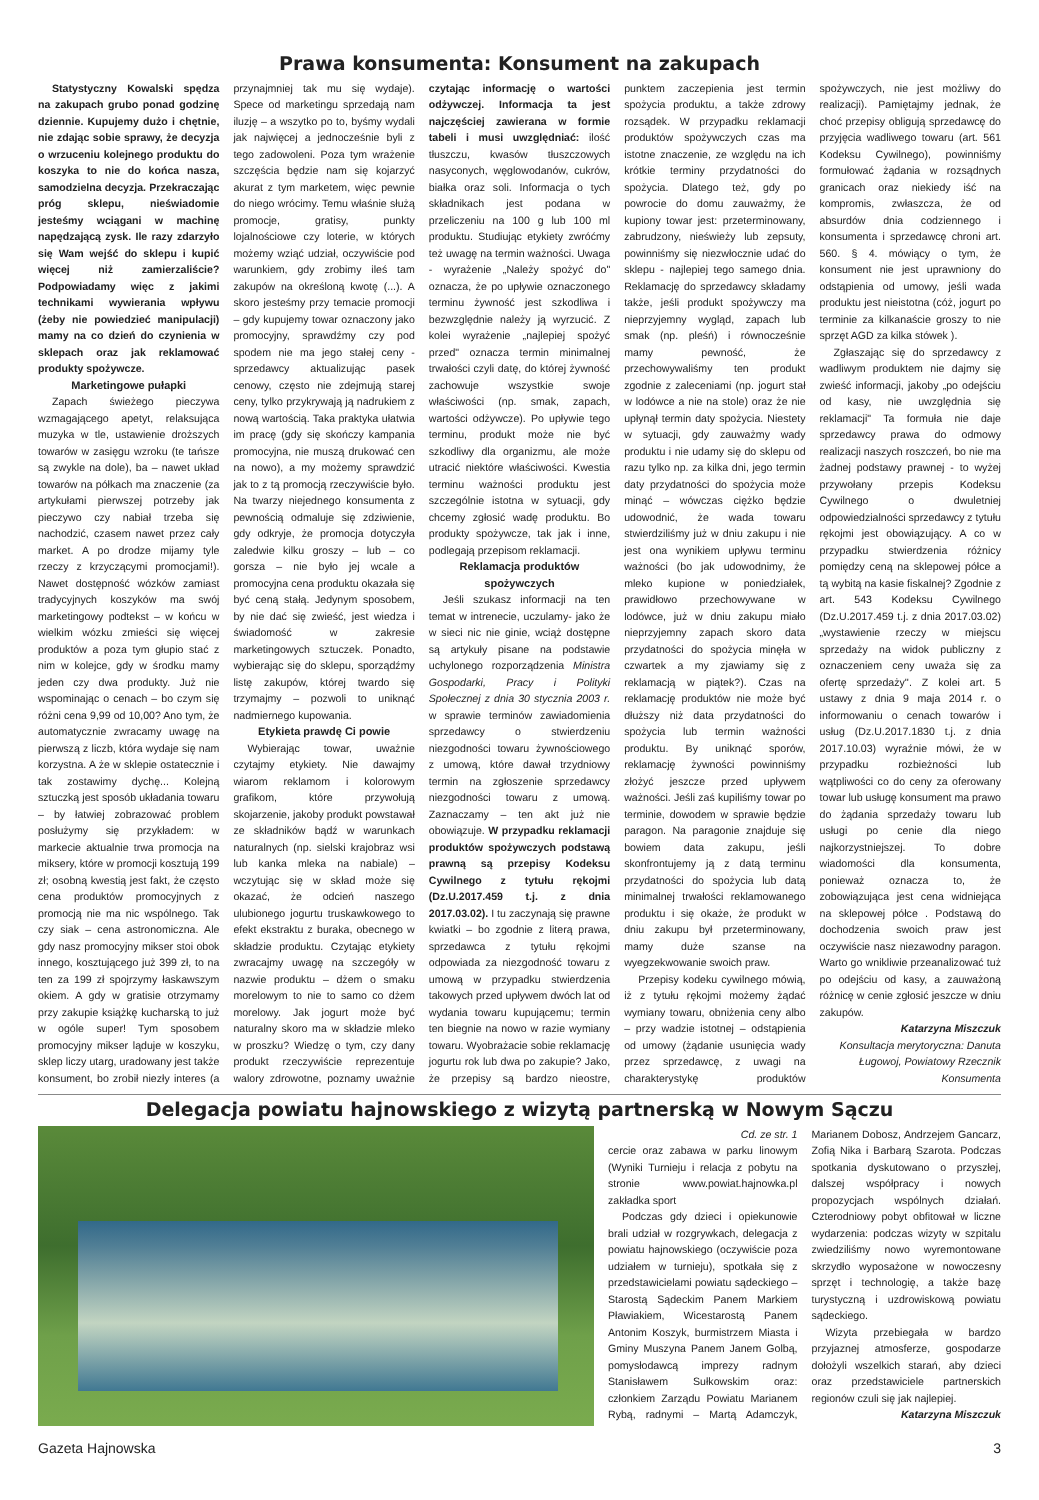Prawa konsumenta: Konsument na zakupach
Statystyczny Kowalski spędza na zakupach grubo ponad godzinę dziennie. Kupujemy dużo i chętnie, nie zdając sobie sprawy, że decyzja o wrzuceniu kolejnego produktu do koszyka to nie do końca nasza, samodzielna decyzja. Przekraczając próg sklepu, nieświadomie jesteśmy wciągani w machinę napędzającą zysk. Ile razy zdarzyło się Wam wejść do sklepu i kupić więcej niż zamierzaliście? Podpowiadamy więc z jakimi technikami wywierania wpływu (żeby nie powiedzieć manipulacji) mamy na co dzień do czynienia w sklepach oraz jak reklamować produkty spożywcze.
Marketingowe pułapki
Zapach świeżego pieczywa wzmagającego apetyt, relaksująca muzyka w tle, ustawienie droższych towarów w zasięgu wzroku (te tańsze są zwykle na dole), ba – nawet układ towarów na półkach ma znaczenie (za artykułami pierwszej potrzeby jak pieczywo czy nabiał trzeba się nachodzić, czasem nawet przez cały market. A po drodze mijamy tyle rzeczy z krzyczącymi promocjami!). Nawet dostępność wózków zamiast tradycyjnych koszyków ma swój marketingowy podtekst – w końcu w wielkim wózku zmieści się więcej produktów a poza tym głupio stać z nim w kolejce, gdy w środku mamy jeden czy dwa produkty. Już nie wspominając o cenach – bo czym się różni cena 9,99 od 10,00? Ano tym, że automatycznie zwracamy uwagę na pierwszą z liczb, która wydaje się nam korzystna. A że w sklepie ostatecznie i tak zostawimy dychę... Kolejną sztuczką jest sposób układania towaru – by łatwiej zobrazować problem posłużymy się przykładem: w markecie aktualnie trwa promocja na miksery, które w promocji kosztują 199 zł; osobną kwestią jest fakt, że często cena produktów promocyjnych z promocją nie ma nic wspólnego. Tak czy siak – cena astronomiczna. Ale gdy nasz promocyjny mikser stoi obok innego, kosztującego już 399 zł, to na ten za 199 zł spojrzymy łaskawszym okiem. A gdy w gratisie otrzymamy przy zakupie książkę kucharską to już w ogóle super! Tym sposobem promocyjny mikser ląduje w koszyku, sklep liczy utarg, uradowany jest także konsument, bo zrobił niezły interes (a przynajmniej tak mu się wydaje). Spece od marketingu sprzedają nam iluzję – a wszytko po to, byśmy wydali jak najwięcej a jednocześnie byli z tego zadowoleni. Poza tym wrażenie szczęścia będzie nam się kojarzyć akurat z tym marketem, więc pewnie do niego wrócimy. Temu właśnie służą promocje, gratisy, punkty lojalnościowe czy loterie, w których możemy wziąć udział, oczywiście pod warunkiem, gdy zrobimy ileś tam zakupów na określoną kwotę (...). A skoro jesteśmy przy temacie promocji – gdy kupujemy towar oznaczony jako promocyjny, sprawdźmy czy pod spodem nie ma jego stałej ceny - sprzedawcy aktualizując pasek cenowy, często nie zdejmują starej ceny, tylko przykrywają ją nadrukiem z nową wartością. Taka praktyka ułatwia im pracę (gdy się skończy kampania promocyjna, nie muszą drukować cen na nowo), a my możemy sprawdzić jak to z tą promocją rzeczywiście było. Na twarzy niejednego konsumenta z pewnością odmaluje się zdziwienie, gdy odkryje, że promocja dotyczyła zaledwie kilku groszy – lub – co gorsza – nie było jej wcale a promocyjna cena produktu okazała się być ceną stałą. Jedynym sposobem, by nie dać się zwieść, jest wiedza i świadomość w zakresie marketingowych sztuczek. Ponadto, wybierając się do sklepu, sporządźmy listę zakupów, której twardo się trzymajmy – pozwoli to uniknąć nadmiernego kupowania.
Etykieta prawdę Ci powie
Wybierając towar, uważnie czytajmy etykiety. Nie dawajmy wiarom reklamom i kolorowym grafikom, które przywołują skojarzenie, jakoby produkt powstawał ze składników bądź w warunkach naturalnych (np. sielski krajobraz wsi lub kanka mleka na nabiale) –wczytując się w skład może się okazać, że odcień naszego ulubionego jogurtu truskawkowego to efekt ekstraktu z buraka, obecnego w składzie produktu. Czytając etykiety zwracajmy uwagę na szczegóły w nazwie produktu – dżem o smaku morelowym to nie to samo co dżem morelowy. Jak jogurt może być naturalny skoro ma w składzie mleko w proszku? Wiedzę o tym, czy dany produkt rzeczywiście reprezentuje walory zdrowotne, poznamy uważnie czytając informację o wartości odżywczej. Informacja ta jest najczęściej zawierana w formie tabeli i musi uwzględniać: ilość tłuszczu, kwasów tłuszczowych nasyconych, węglowodanów, cukrów, białka oraz soli. Informacja o tych składnikach jest podana w przeliczeniu na 100 g lub 100 ml produktu. Studiując etykiety zwróćmy też uwagę na termin ważności. Uwaga - wyrażenie „Należy spożyć do" oznacza, że po upływie oznaczonego terminu żywność jest szkodliwa i bezwzględnie należy ją wyrzucić. Z kolei wyrażenie „najlepiej spożyć przed" oznacza termin minimalnej trwałości czyli datę, do której żywność zachowuje wszystkie swoje właściwości (np. smak, zapach, wartości odżywcze). Po upływie tego terminu, produkt może nie być szkodliwy dla organizmu, ale może utracić niektóre właściwości. Kwestia terminu ważności produktu jest szczególnie istotna w sytuacji, gdy chcemy zgłosić wadę produktu. Bo produkty spożywcze, tak jak i inne, podlegają przepisom reklamacji.
Reklamacja produktów spożywczych
Jeśli szukasz informacji na ten temat w intrenecie, uczulamy- jako że w sieci nic nie ginie, wciąż dostępne są artykuły pisane na podstawie uchylonego rozporządzenia Ministra Gospodarki, Pracy i Polityki Społecznej z dnia 30 stycznia 2003 r. w sprawie terminów zawiadomienia sprzedawcy o stwierdzeniu niezgodności towaru żywnościowego z umową, które dawał trzydniowy termin na zgłoszenie sprzedawcy niezgodności towaru z umową. Zaznaczamy – ten akt już nie obowiązuje. W przypadku reklamacji produktów spożywczych podstawą prawną są przepisy Kodeksu Cywilnego z tytułu rękojmi (Dz.U.2017.459 t.j. z dnia 2017.03.02). I tu zaczynają się prawne kwiatki – bo zgodnie z literą prawa, sprzedawca z tytułu rękojmi odpowiada za niezgodność towaru z umową w przypadku stwierdzenia takowych przed upływem dwóch lat od wydania towaru kupującemu; termin ten biegnie na nowo w razie wymiany towaru. Wyobrażacie sobie reklamację jogurtu rok lub dwa po zakupie? Jako, że przepisy są bardzo nieostre, punktem zaczepienia jest termin spożycia produktu, a także zdrowy rozsądek. W przypadku reklamacji produktów spożywczych czas ma istotne znaczenie, ze względu na ich krótkie terminy przydatności do spożycia. Dlatego też, gdy po powrocie do domu zauważmy, że kupiony towar jest: przeterminowany, zabrudzony, nieświeży lub zepsuty, powinniśmy się niezwłocznie udać do sklepu - najlepiej tego samego dnia. Reklamację do sprzedawcy składamy także, jeśli produkt spożywczy ma nieprzyjemny wygląd, zapach lub smak (np. pleśń) i równocześnie mamy pewność, że przechowywaliśmy ten produkt zgodnie z zaleceniami (np. jogurt stał w lodówce a nie na stole) oraz że nie upłynął termin daty spożycia. Niestety w sytuacji, gdy zauważmy wady produktu i nie udamy się do sklepu od razu tylko np. za kilka dni, jego termin daty przydatności do spożycia może minąć – wówczas ciężko będzie udowodnić, że wada towaru stwierdziliśmy już w dniu zakupu i nie jest ona wynikiem upływu terminu ważności (bo jak udowodnimy, że mleko kupione w poniedziałek, prawidłowo przechowywane w lodówce, już w dniu zakupu miało nieprzyjemny zapach skoro data przydatności do spożycia minęła w czwartek a my zjawiamy się z reklamacją w piątek?). Czas na reklamację produktów nie może być dłuższy niż data przydatności do spożycia lub termin ważności produktu. By uniknąć sporów, reklamację żywności powinniśmy złożyć jeszcze przed upływem ważności. Jeśli zaś kupiliśmy towar po terminie, dowodem w sprawie będzie paragon. Na paragonie znajduje się bowiem data zakupu, jeśli skonfrontujemy ją z datą terminu przydatności do spożycia lub datą minimalnej trwałości reklamowanego produktu i się okaże, że produkt w dniu zakupu był przeterminowany, mamy duże szanse na wyegzekwowanie swoich praw.
Przepisy kodeku cywilnego mówią, iż z tytułu rękojmi możemy żądać wymiany towaru, obniżenia ceny albo – przy wadzie istotnej – odstąpienia od umowy (żądanie usunięcia wady przez sprzedawcę, z uwagi na charakterystykę produktów spożywczych, nie jest możliwy do realizacji). Pamiętajmy jednak, że choć przepisy obligują sprzedawcę do przyjęcia wadliwego towaru (art. 561 Kodeksu Cywilnego), powinniśmy formułować żądania w rozsądnych granicach oraz niekiedy iść na kompromis, zwłaszcza, że od absurdów dnia codziennego i konsumenta i sprzedawcę chroni art. 560. § 4. mówiący o tym, że konsument nie jest uprawniony do odstąpienia od umowy, jeśli wada produktu jest nieistotna (cóż, jogurt po terminie za kilkanaście groszy to nie sprzęt AGD za kilka stówek ).
Zgłaszając się do sprzedawcy z wadliwym produktem nie dajmy się zwieść informacji, jakoby „po odejściu od kasy, nie uwzględnia się reklamacji" Ta formuła nie daje sprzedawcy prawa do odmowy realizacji naszych roszczeń, bo nie ma żadnej podstawy prawnej - to wyżej przywołany przepis Kodeksu Cywilnego o dwuletniej odpowiedzialności sprzedawcy z tytułu rękojmi jest obowiązujący. A co w przypadku stwierdzenia różnicy pomiędzy ceną na sklepowej półce a tą wybitą na kasie fiskalnej? Zgodnie z art. 543 Kodeksu Cywilnego (Dz.U.2017.459 t.j. z dnia 2017.03.02) „wystawienie rzeczy w miejscu sprzedaży na widok publiczny z oznaczeniem ceny uważa się za ofertę sprzedaży''. Z kolei art. 5 ustawy z dnia 9 maja 2014 r. o informowaniu o cenach towarów i usług (Dz.U.2017.1830 t.j. z dnia 2017.10.03) wyraźnie mówi, że w przypadku rozbieżności lub wątpliwości co do ceny za oferowany towar lub usługę konsument ma prawo do żądania sprzedaży towaru lub usługi po cenie dla niego najkorzystniejszej. To dobre wiadomości dla konsumenta, ponieważ oznacza to, że zobowiązująca jest cena widniejąca na sklepowej półce . Podstawą do dochodzenia swoich praw jest oczywiście nasz niezawodny paragon. Warto go wnikliwie przeanalizować tuż po odejściu od kasy, a zauważoną różnicę w cenie zgłosić jeszcze w dniu zakupów.
Katarzyna Miszczuk
Konsultacja merytoryczna: Danuta Ługowoj, Powiatowy Rzecznik Konsumenta
Delegacja powiatu hajnowskiego z wizytą partnerską w Nowym Sączu
Cd. ze str. 1
cercie oraz zabawa w parku linowym (Wyniki Turnieju i relacja z pobytu na stronie www.powiat.hajnowka.pl zakładka sport
Podczas gdy dzieci i opiekunowie brali udział w rozgrywkach, delegacja z powiatu hajnowskiego (oczywiście poza udziałem w turnieju), spotkała się z przedstawicielami powiatu sądeckiego – Starostą Sądeckim Panem Markiem Pławiakiem, Wicestarostą Panem Antonim Koszyk, burmistrzem Miasta i Gminy Muszyna Panem Janem Golbą, pomysłodawcą imprezy radnym Stanisławem Sułkowskim oraz: członkiem Zarządu Powiatu Marianem Rybą, radnymi – Martą Adamczyk, Marianem Dobosz, Andrzejem Gancarz, Zofią Nika i Barbarą Szarota. Podczas spotkania dyskutowano o przyszłej, dalszej współpracy i nowych propozycjach wspólnych działań. Czterodniowy pobyt obfitował w liczne wydarzenia: podczas wizyty w szpitalu zwiedziliśmy nowo wyremontowane skrzydło wyposażone w nowoczesny sprzęt i technologię, a także bazę turystyczną i uzdrowiskową powiatu sądeckiego.
Wizyta przebiegała w bardzo przyjaznej atmosferze, gospodarze dołożyli wszelkich starań, aby dzieci oraz przedstawiciele partnerskich regionów czuli się jak najlepiej.
Katarzyna Miszczuk
Gazeta Hajnowska 3